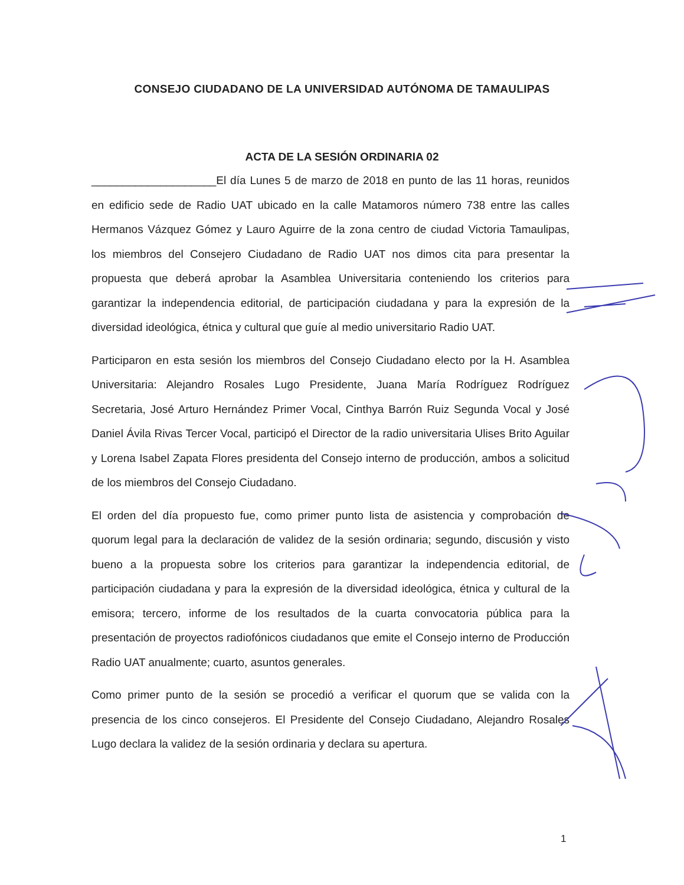CONSEJO CIUDADANO DE LA UNIVERSIDAD AUTÓNOMA DE TAMAULIPAS
ACTA DE LA SESIÓN ORDINARIA 02
____________________El día Lunes 5 de marzo de 2018 en punto de las 11 horas, reunidos en edificio sede de Radio UAT ubicado en la calle Matamoros número 738 entre las calles Hermanos Vázquez Gómez y Lauro Aguirre de la zona centro de ciudad Victoria Tamaulipas, los miembros del Consejero Ciudadano de Radio UAT nos dimos cita para presentar la propuesta que deberá aprobar la Asamblea Universitaria conteniendo los criterios para garantizar la independencia editorial, de participación ciudadana y para la expresión de la diversidad ideológica, étnica y cultural que guíe al medio universitario Radio UAT.
Participaron en esta sesión los miembros del Consejo Ciudadano electo por la H. Asamblea Universitaria: Alejandro Rosales Lugo Presidente, Juana María Rodríguez Rodríguez Secretaria, José Arturo Hernández Primer Vocal, Cinthya Barrón Ruiz Segunda Vocal y José Daniel Ávila Rivas Tercer Vocal, participó el Director de la radio universitaria Ulises Brito Aguilar y Lorena Isabel Zapata Flores presidenta del Consejo interno de producción, ambos a solicitud de los miembros del Consejo Ciudadano.
El orden del día propuesto fue, como primer punto lista de asistencia y comprobación de quorum legal para la declaración de validez de la sesión ordinaria; segundo, discusión y visto bueno a la propuesta sobre los criterios para garantizar la independencia editorial, de participación ciudadana y para la expresión de la diversidad ideológica, étnica y cultural de la emisora; tercero, informe de los resultados de la cuarta convocatoria pública para la presentación de proyectos radiofónicos ciudadanos que emite el Consejo interno de Producción Radio UAT anualmente; cuarto, asuntos generales.
Como primer punto de la sesión se procedió a verificar el quorum que se valida con la presencia de los cinco consejeros. El Presidente del Consejo Ciudadano, Alejandro Rosales Lugo declara la validez de la sesión ordinaria y declara su apertura.
1